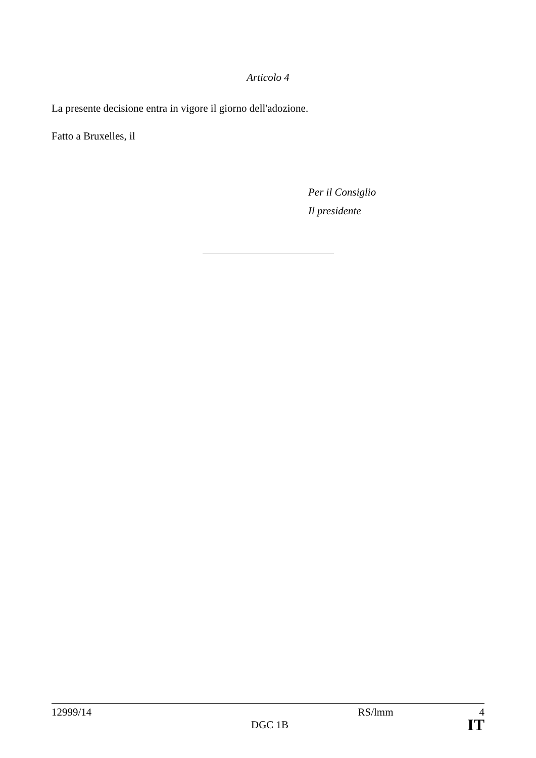Articolo 4
La presente decisione entra in vigore il giorno dell'adozione.
Fatto a Bruxelles, il
Per il Consiglio
Il presidente
12999/14 RS/lmm 4
DGC 1B IT